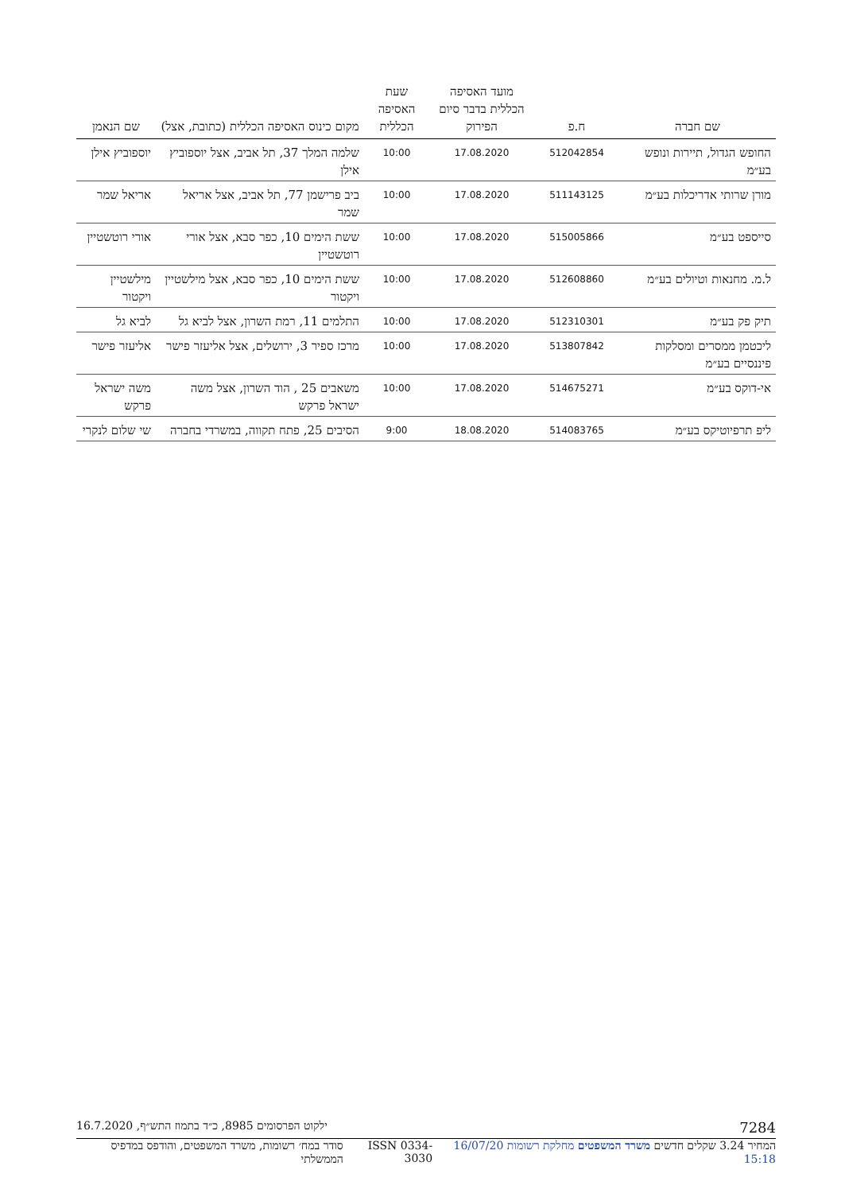| שם חברה | ח.פ | מועד האסיפה הכללית בדבר סיום הפירוק | שעת האסיפה הכללית | מקום כינוס האסיפה הכללית (כתובת, אצל) | שם הנאמן |
| --- | --- | --- | --- | --- | --- |
| החופש הגדול, תיירות ונופש בע״מ | 512042854 | 17.08.2020 | 10:00 | שלמה המלך 37, תל אביב, אצל יוספוביץ אילן | יוספוביץ אילן |
| מורן שרותי אדריכלות בע״מ | 511143125 | 17.08.2020 | 10:00 | ביב פרישמן 77, תל אביב, אצל אריאל שמר | אריאל שמר |
| סייספט בע״מ | 515005866 | 17.08.2020 | 10:00 | ששת הימים 10, כפר סבא, אצל אורי רוטשטיין | אורי רוטשטיין |
| ל.מ. מחנאות וטיולים בע״מ | 512608860 | 17.08.2020 | 10:00 | ששת הימים 10, כפר סבא, אצל מילשטיין ויקטור | מילשטיין ויקטור |
| תיק פק בע״מ | 512310301 | 17.08.2020 | 10:00 | התלמים 11, רמת השרון, אצל לביא גל | לביא גל |
| ליכטמן ממסרים ומסלקות פיננסיים בע״מ | 513807842 | 17.08.2020 | 10:00 | מרכז ספיר 3, ירושלים, אצל אליעזר פישר | אליעזר פישר |
| אי-דוקס בע״מ | 514675271 | 17.08.2020 | 10:00 | משאבים 25 , הוד השרון, אצל משה ישראל פרקש | משה ישראל פרקש |
| ליפ תרפיוטיקס בע״מ | 514083765 | 18.08.2020 | 9:00 | הסיבים 25, פתח תקווה, במשרדי בחברה | שי שלום לנקרי |
7284 ילקוט הפרסומים 8985, כ״ד בתמוז התש״ף, 16.7.2020
המחיר 3.24 שקלים חדשים משרד המשפטים מחלקת רשומות 16/07/20 15:18 ISSN 0334-3030 סודר במח׳ רשומות, משרד המשפטים, והודפס במדפיס הממשלתי